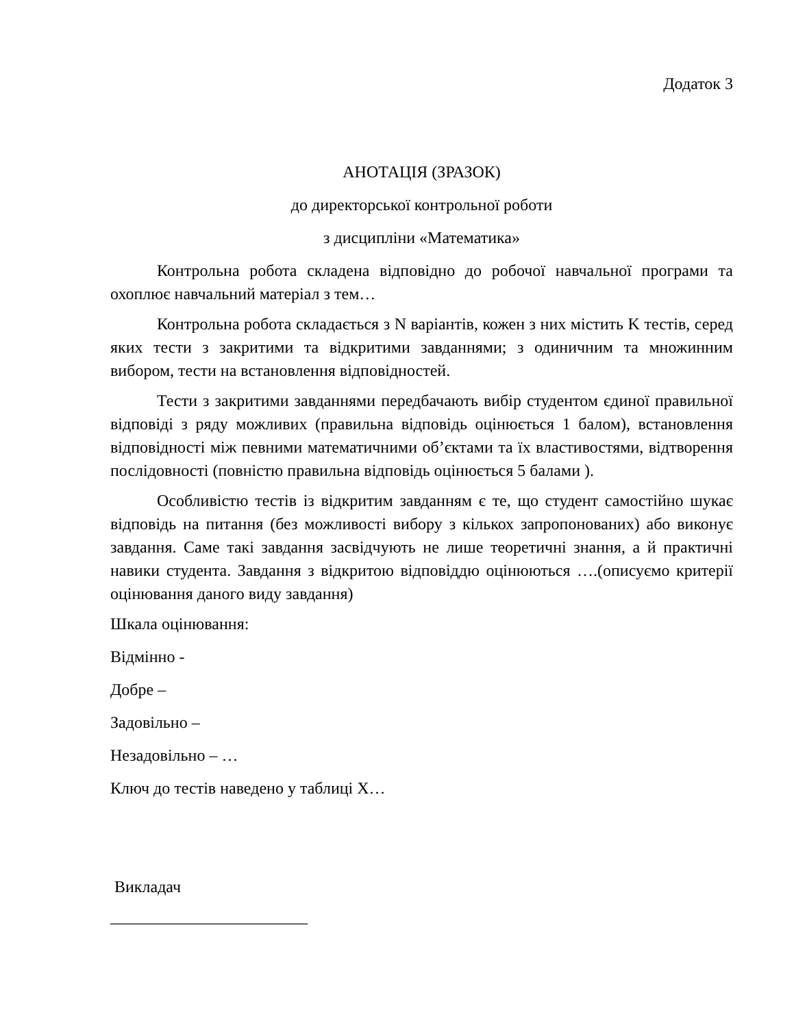Додаток 3
АНОТАЦІЯ (ЗРАЗОК)
до директорської контрольної роботи
з дисципліни «Математика»
Контрольна робота складена відповідно до робочої навчальної програми та охоплює навчальний матеріал з тем…
Контрольна робота складається з N варіантів, кожен з них містить K тестів, серед яких тести з закритими та відкритими завданнями; з одиничним та множинним вибором, тести на встановлення відповідностей.
Тести з закритими завданнями передбачають вибір студентом єдиної правильної відповіді з ряду можливих (правильна відповідь оцінюється 1 балом), встановлення відповідності між певними математичними об’єктами та їх властивостями, відтворення послідовності (повністю правильна відповідь оцінюється 5 балами ).
Особливістю тестів із відкритим завданням є те, що студент самостійно шукає відповідь на питання (без можливості вибору з кількох запропонованих) або виконує завдання. Саме такі завдання засвідчують не лише теоретичні знання, а й практичні навики студента. Завдання з відкритою відповіддю оцінюються ….(описуємо критерії оцінювання даного виду завдання)
Шкала оцінювання:
Відмінно -
Добре –
Задовільно –
Незадовільно – …
Ключ до тестів наведено у таблиці Х…
Викладач
________________________